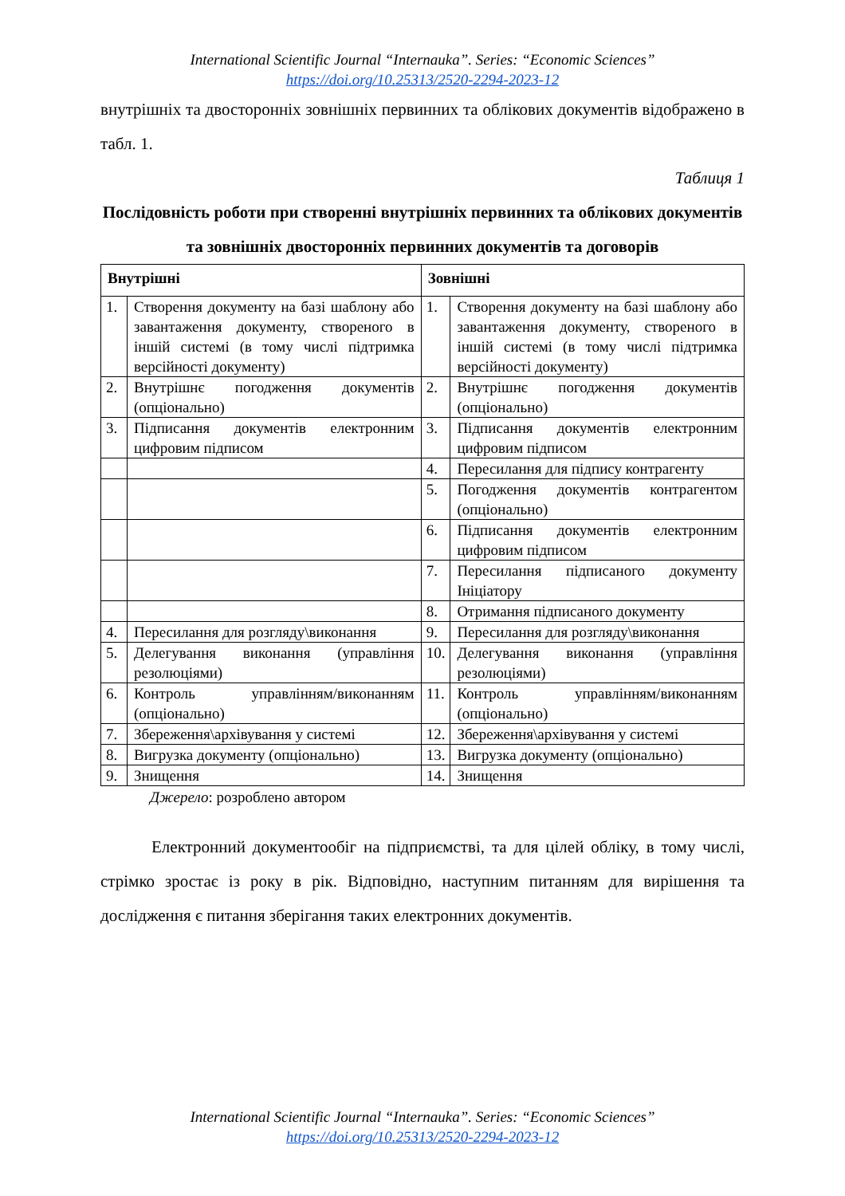International Scientific Journal “Internauka”. Series: “Economic Sciences”
https://doi.org/10.25313/2520-2294-2023-12
внутрішніх та двосторонніх зовнішніх первинних та облікових документів відображено в табл. 1.
Таблиця 1
Послідовність роботи при створенні внутрішніх первинних та облікових документів та зовнішніх двосторонніх первинних документів та договорів
| Внутрішні | | Зовнішні | |
| --- | --- | --- | --- |
| 1. | Створення документу на базі шаблону або завантаження документу, створеного в іншій системі (в тому числі підтримка версійності документу) | 1. | Створення документу на базі шаблону або завантаження документу, створеного в іншій системі (в тому числі підтримка версійності документу) |
| 2. | Внутрішнє погодження документів (опціонально) | 2. | Внутрішнє погодження документів (опціонально) |
| 3. | Підписання документів електронним цифровим підписом | 3. | Підписання документів електронним цифровим підписом |
| | | 4. | Пересилання для підпису контрагенту |
| | | 5. | Погодження документів контрагентом (опціонально) |
| | | 6. | Підписання документів електронним цифровим підписом |
| | | 7. | Пересилання підписаного документу Ініціатору |
| | | 8. | Отримання підписаного документу |
| 4. | Пересилання для розгляду\виконання | 9. | Пересилання для розгляду\виконання |
| 5. | Делегування виконання (управління резолюціями) | 10. | Делегування виконання (управління резолюціями) |
| 6. | Контроль управлінням/виконанням (опціонально) | 11. | Контроль управлінням/виконанням (опціонально) |
| 7. | Збереження\архівування у системі | 12. | Збереження\архівування у системі |
| 8. | Вигрузка документу (опціонально) | 13. | Вигрузка документу (опціонально) |
| 9. | Знищення | 14. | Знищення |
Джерело: розроблено автором
Електронний документообіг на підприємстві, та для цілей обліку, в тому числі, стрімко зростає із року в рік. Відповідно, наступним питанням для вирішення та дослідження є питання зберігання таких електронних документів.
International Scientific Journal “Internauka”. Series: “Economic Sciences”
https://doi.org/10.25313/2520-2294-2023-12